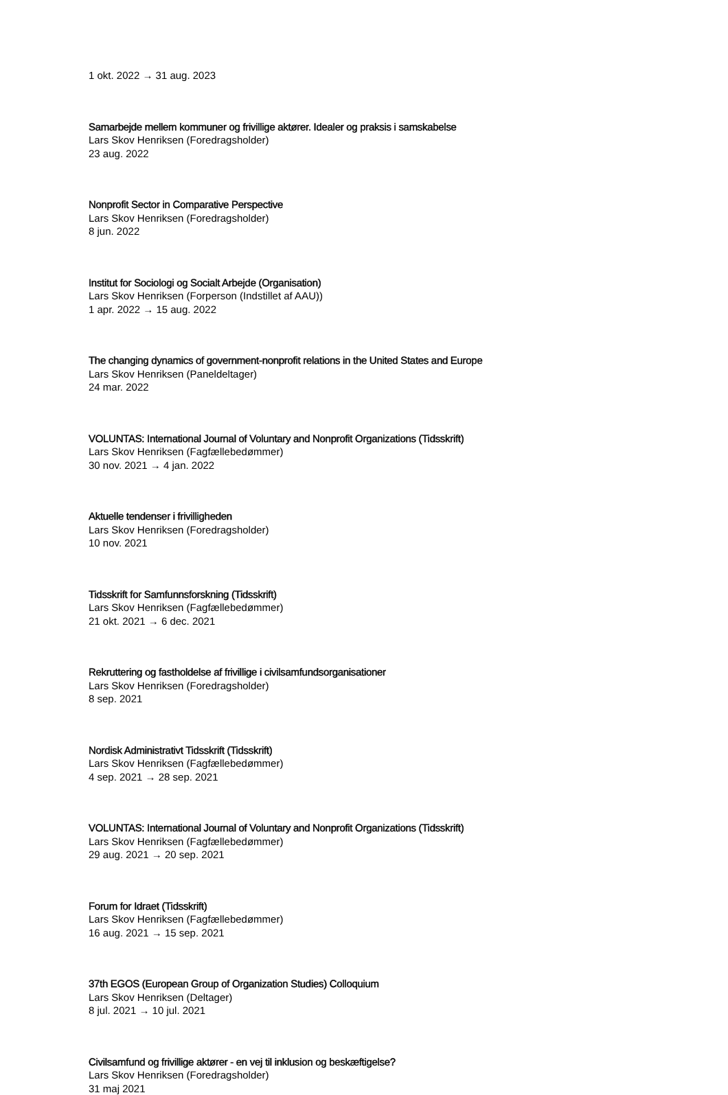1 okt. 2022 → 31 aug. 2023
Samarbejde mellem kommuner og frivillige aktører. Idealer og praksis i samskabelse
Lars Skov Henriksen (Foredragsholder)
23 aug. 2022
Nonprofit Sector in Comparative Perspective
Lars Skov Henriksen (Foredragsholder)
8 jun. 2022
Institut for Sociologi og Socialt Arbejde (Organisation)
Lars Skov Henriksen (Forperson (Indstillet af AAU))
1 apr. 2022 → 15 aug. 2022
The changing dynamics of government-nonprofit relations in the United States and Europe
Lars Skov Henriksen (Paneldeltager)
24 mar. 2022
VOLUNTAS: International Journal of Voluntary and Nonprofit Organizations (Tidsskrift)
Lars Skov Henriksen (Fagfællebedømmer)
30 nov. 2021 → 4 jan. 2022
Aktuelle tendenser i frivilligheden
Lars Skov Henriksen (Foredragsholder)
10 nov. 2021
Tidsskrift for Samfunnsforskning (Tidsskrift)
Lars Skov Henriksen (Fagfællebedømmer)
21 okt. 2021 → 6 dec. 2021
Rekruttering og fastholdelse af frivillige i civilsamfundsorganisationer
Lars Skov Henriksen (Foredragsholder)
8 sep. 2021
Nordisk Administrativt Tidsskrift (Tidsskrift)
Lars Skov Henriksen (Fagfællebedømmer)
4 sep. 2021 → 28 sep. 2021
VOLUNTAS: International Journal of Voluntary and Nonprofit Organizations (Tidsskrift)
Lars Skov Henriksen (Fagfællebedømmer)
29 aug. 2021 → 20 sep. 2021
Forum for Idraet (Tidsskrift)
Lars Skov Henriksen (Fagfællebedømmer)
16 aug. 2021 → 15 sep. 2021
37th EGOS (European Group of Organization Studies) Colloquium
Lars Skov Henriksen (Deltager)
8 jul. 2021 → 10 jul. 2021
Civilsamfund og frivillige aktører - en vej til inklusion og beskæftigelse?
Lars Skov Henriksen (Foredragsholder)
31 maj 2021